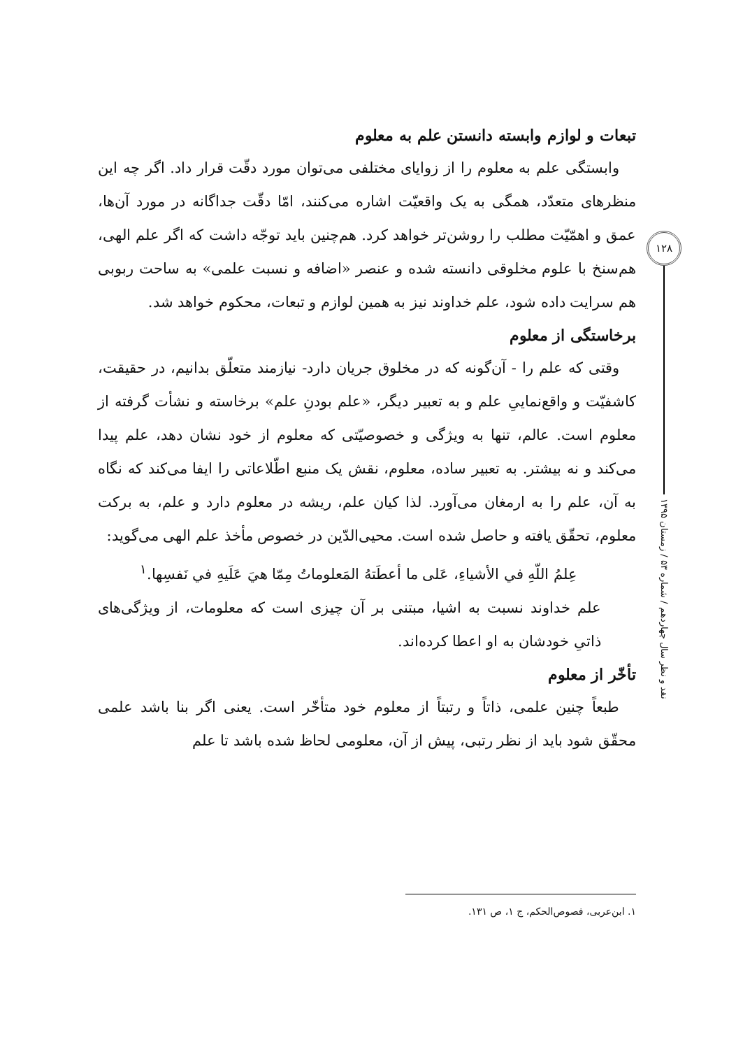تبعات و لوازم وابسته دانستن علم به معلوم
وابستگی علم به معلوم را از زوایای مختلفی می‌توان مورد دقّت قرار داد. اگر چه این منظرهای متعدّد، همگی به یک واقعیّت اشاره می‌کنند، امّا دقّت جداگانه در مورد آن‌ها، عمق و اهمّیّت مطلب را روشن‌تر خواهد کرد. هم‌چنین باید توجّه داشت که اگر علم الهی، هم‌سنخ با علوم مخلوقی دانسته شده و عنصر «اضافه و نسبت علمی» به ساحت ربوبی هم سرایت داده شود، علم خداوند نیز به همین لوازم و تبعات، محکوم خواهد شد.
برخاستگی از معلوم
وقتی که علم را - آن‌گونه که در مخلوق جریان دارد- نیازمند متعلّق بدانیم، در حقیقت، کاشفیّت و واقع‌نماییِ علم و به تعبیر دیگر، «علم بودنِ علم» برخاسته و نشأت گرفته از معلوم است. عالم، تنها به ویژگی و خصوصیّتی که معلوم از خود نشان دهد، علم پیدا می‌کند و نه بیشتر. به تعبیر ساده، معلوم، نقش یک منبع اطّلاعاتی را ایفا می‌کند که نگاه به آن، علم را به ارمغان می‌آورد. لذا کیان علم، ریشه در معلوم دارد و علم، به برکت معلوم، تحقّق یافته و حاصل شده است. محیی‌الدّین در خصوص مأخذ علم الهی می‌گوید:
عِلمُ اللّهِ في الأشياءِ، عَلی ما أعطَتهُ المَعلوماتُ مِمّا هيَ عَلَيهِ في نَفسِها.<sup>۱</sup>
علم خداوند نسبت به اشیا، مبتنی بر آن چیزی است که معلومات، از ویژگی‌های ذاتیِ خودشان به او اعطا کرده‌اند.
تأخّر از معلوم
طبعاً چنین علمی، ذاتاً و رتبتاً از معلوم خود متأخّر است. یعنی اگر بنا باشد علمی محقّق شود باید از نظر رتبی، پیش از آن، معلومی لحاظ شده باشد تا علم
۱۲۸
نقد و نظر سال چهاردهم / شماره ۵۳ / زمستان ۱۳۹۵
۱. ابن‌عربی، فصوص‌الحکم، ج ۱، ص ۱۳۱.